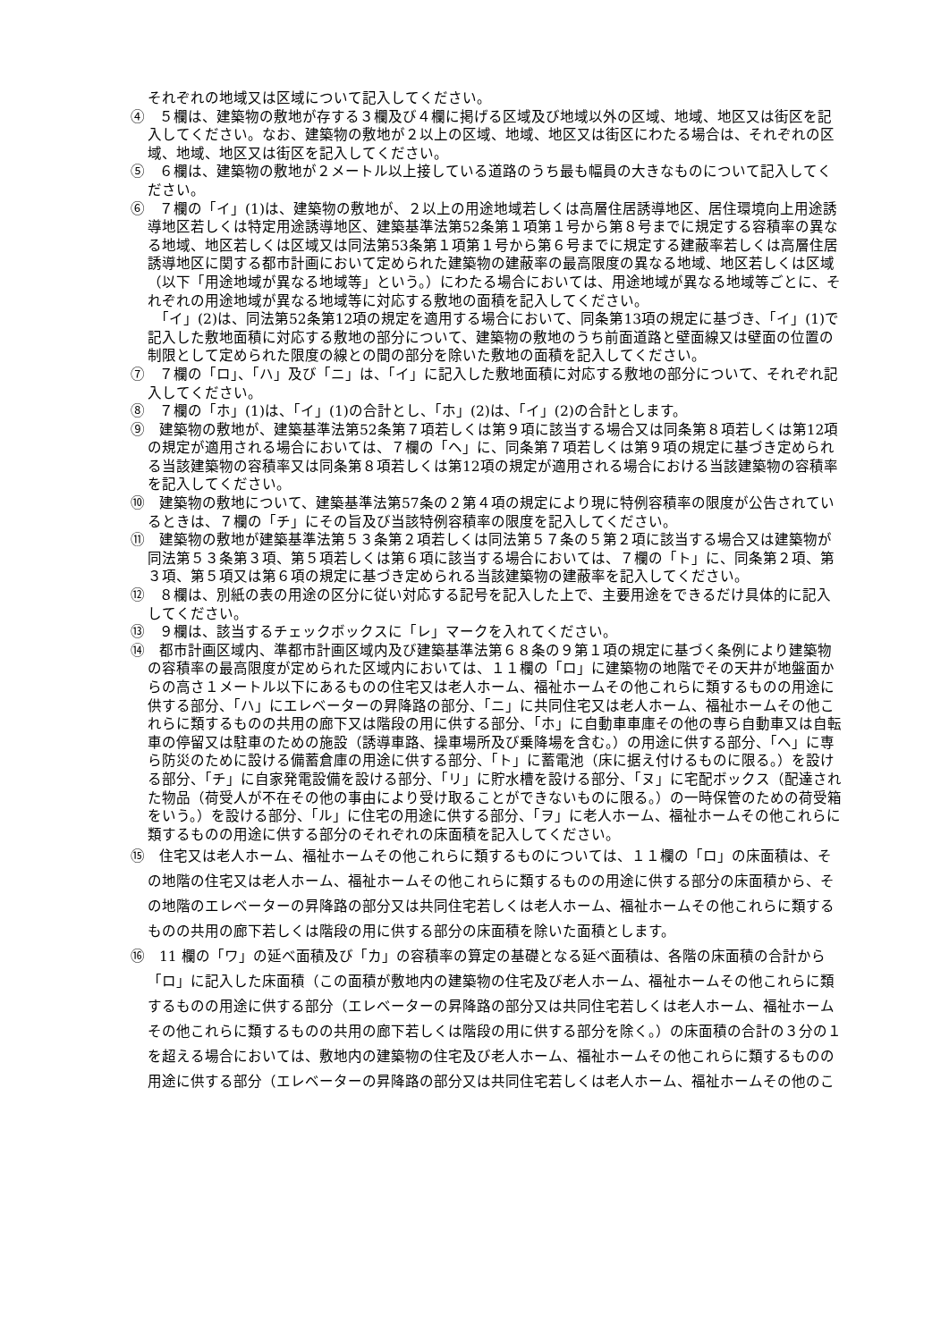それぞれの地域又は区域について記入してください。
④　５欄は、建築物の敷地が存する３欄及び４欄に掲げる区域及び地域以外の区域、地域、地区又は街区を記入してください。なお、建築物の敷地が２以上の区域、地域、地区又は街区にわたる場合は、それぞれの区域、地域、地区又は街区を記入してください。
⑤　６欄は、建築物の敷地が２メートル以上接している道路のうち最も幅員の大きなものについて記入してください。
⑥　７欄の「イ」(1)は、建築物の敷地が、２以上の用途地域若しくは高層住居誘導地区、居住環境向上用途誘導地区若しくは特定用途誘導地区、建築基準法第52条第１項第１号から第８号までに規定する容積率の異なる地域、地区若しくは区域又は同法第53条第１項第１号から第６号までに規定する建蔽率若しくは高層住居誘導地区に関する都市計画において定められた建築物の建蔽率の最高限度の異なる地域、地区若しくは区域（以下「用途地域が異なる地域等」という。）にわたる場合においては、用途地域が異なる地域等ごとに、それぞれの用途地域が異なる地域等に対応する敷地の面積を記入してください。
　「イ」(2)は、同法第52条第12項の規定を適用する場合において、同条第13項の規定に基づき、「イ」(1)で記入した敷地面積に対応する敷地の部分について、建築物の敷地のうち前面道路と壁面線又は壁面の位置の制限として定められた限度の線との間の部分を除いた敷地の面積を記入してください。
⑦　７欄の「ロ」、「ハ」及び「ニ」は、「イ」に記入した敷地面積に対応する敷地の部分について、それぞれ記入してください。
⑧　７欄の「ホ」(1)は、「イ」(1)の合計とし、「ホ」(2)は、「イ」(2)の合計とします。
⑨　建築物の敷地が、建築基準法第52条第７項若しくは第９項に該当する場合又は同条第８項若しくは第12項の規定が適用される場合においては、７欄の「ヘ」に、同条第７項若しくは第９項の規定に基づき定められる当該建築物の容積率又は同条第８項若しくは第12項の規定が適用される場合における当該建築物の容積率を記入してください。
⑩　建築物の敷地について、建築基準法第57条の２第４項の規定により現に特例容積率の限度が公告されているときは、７欄の「チ」にその旨及び当該特例容積率の限度を記入してください。
⑪　建築物の敷地が建築基準法第５３条第２項若しくは同法第５７条の５第２項に該当する場合又は建築物が同法第５３条第３項、第５項若しくは第６項に該当する場合においては、７欄の「ト」に、同条第２項、第３項、第５項又は第６項の規定に基づき定められる当該建築物の建蔽率を記入してください。
⑫　８欄は、別紙の表の用途の区分に従い対応する記号を記入した上で、主要用途をできるだけ具体的に記入してください。
⑬　９欄は、該当するチェックボックスに「レ」マークを入れてください。
⑭　都市計画区域内、準都市計画区域内及び建築基準法第６８条の９第１項の規定に基づく条例により建築物の容積率の最高限度が定められた区域内においては、１１欄の「ロ」に建築物の地階でその天井が地盤面からの高さ１メートル以下にあるものの住宅又は老人ホーム、福祉ホームその他これらに類するものの用途に供する部分、「ハ」にエレベーターの昇降路の部分、「ニ」に共同住宅又は老人ホーム、福祉ホームその他これらに類するものの共用の廊下又は階段の用に供する部分、「ホ」に自動車車庫その他の専ら自動車又は自転車の停留又は駐車のための施設（誘導車路、操車場所及び乗降場を含む。）の用途に供する部分、「ヘ」に専ら防災のために設ける備蓄倉庫の用途に供する部分、「ト」に蓄電池（床に据え付けるものに限る。）を設ける部分、「チ」に自家発電設備を設ける部分、「リ」に貯水槽を設ける部分、「ヌ」に宅配ボックス（配達された物品（荷受人が不在その他の事由により受け取ることができないものに限る。）の一時保管のための荷受箱をいう。）を設ける部分、「ル」に住宅の用途に供する部分、「ヲ」に老人ホーム、福祉ホームその他これらに類するものの用途に供する部分のそれぞれの床面積を記入してください。
⑮　住宅又は老人ホーム、福祉ホームその他これらに類するものについては、１１欄の「ロ」の床面積は、その地階の住宅又は老人ホーム、福祉ホームその他これらに類するものの用途に供する部分の床面積から、その地階のエレベーターの昇降路の部分又は共同住宅若しくは老人ホーム、福祉ホームその他これらに類するものの共用の廊下若しくは階段の用に供する部分の床面積を除いた面積とします。
⑯　11 欄の「ワ」の延べ面積及び「カ」の容積率の算定の基礎となる延べ面積は、各階の床面積の合計から「ロ」に記入した床面積（この面積が敷地内の建築物の住宅及び老人ホーム、福祉ホームその他これらに類するものの用途に供する部分（エレベーターの昇降路の部分又は共同住宅若しくは老人ホーム、福祉ホームその他これらに類するものの共用の廊下若しくは階段の用に供する部分を除く。）の床面積の合計の３分の１を超える場合においては、敷地内の建築物の住宅及び老人ホーム、福祉ホームその他これらに類するものの用途に供する部分（エレベーターの昇降路の部分又は共同住宅若しくは老人ホーム、福祉ホームその他のこ